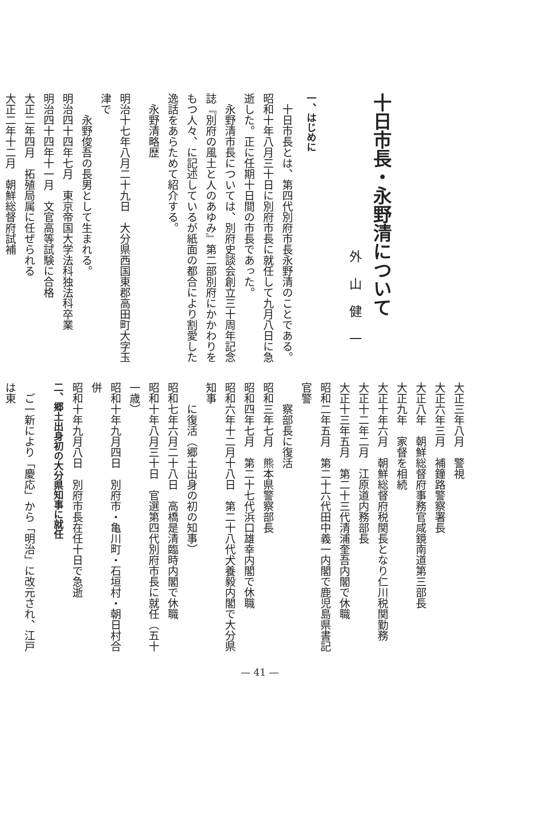十日市長・永野清について
外山健一
一、はじめに
　十日市長とは、第四代別府市長永野清のことである。昭和十年八月三十日に別府市長に就任して九月八日に急逝した。正に任期十日間の市長であった。
　永野清市長については、別府史談会創立三十周年記念誌『別府の風土と人のあゆみ』第二部別府にかかわりをもつ人々、に記述しているが紙面の都合により割愛した逸話をあらためて紹介する。
永野清略歴
明治十七年八月二十九日　大分県西国東郡高田町大字玉津で
永野俊吾の長男として生まれる。
明治四十四年七月　東京帝国大学法科独法科卒業
明治四十四年十一月　文官高等試験に合格
大正二年四月　拓殖局属に任ぜられる
大正二年十二月　朝鮮総督府試補
大正三年八月　警視
大正六年三月　補鐘路警察署長
大正八年　朝鮮総督府事務官咸鏡南道第三部長
大正九年　家督を相続
大正十年六月　朝鮮総督府税関長となり仁川税関勤務
大正十二年二月　江原道内務部長
大正十三年五月　第二十三代清浦奎吾内閣で休職
昭和二年五月　第二十六代田中義一内閣で鹿児島県書記官警
察部長に復活
昭和三年七月　熊本県警察部長
昭和四年七月　第二十七代浜口雄幸内閣で休職
昭和六年十二月十八日　第二十八代犬養毅内閣で大分県知事
に復活（郷土出身の初の知事）
昭和七年六月二十八日　高橋是清臨時内閣で休職
昭和十年八月三十日　官選第四代別府市長に就任（五十一歳）
昭和十年九月四日　別府市・亀川町・石垣村・朝日村合併
昭和十年九月八日　別府市長在任十日で急逝
二、郷土出身初の大分県知事に就任
　ご一新により「慶応」から「明治」に改元され、江戸は東
— 41 —